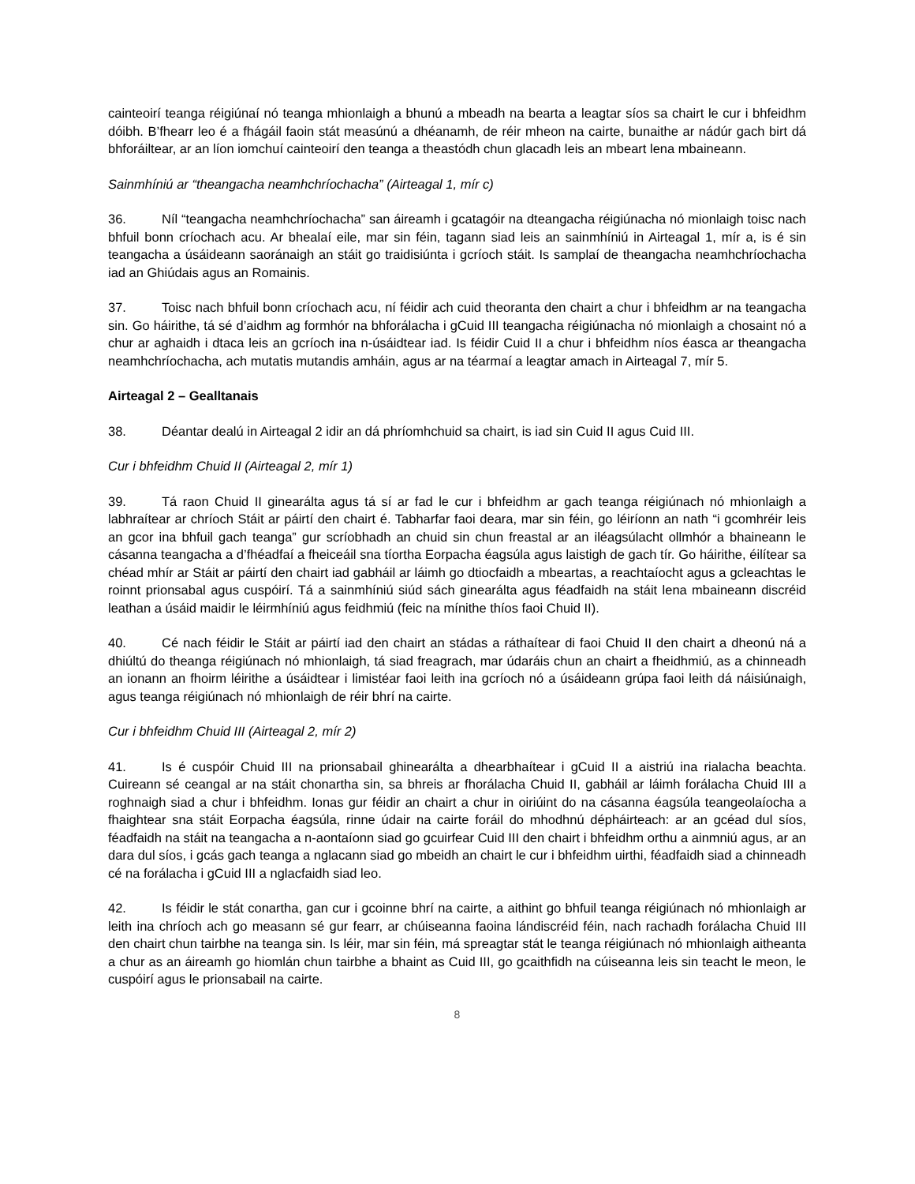cainteoirí teanga réigiúnaí nó teanga mhionlaigh a bhunú a mbeadh na bearta a leagtar síos sa chairt le cur i bhfeidhm dóibh. B’fhearr leo é a fhágáil faoin stát measúnú a dhéanamh, de réir mheon na cairte, bunaithe ar nádúr gach birt dá bhforáiltear, ar an líon iomchuí cainteoirí den teanga a theastódh chun glacadh leis an mbeart lena mbaineann.
Sainmhíniú ar “theangacha neamhchríochacha” (Airteagal 1, mír c)
36. Níl “teangacha neamhchríochacha” san áireamh i gcatagóir na dteangacha réigiúnacha nó mionlaigh toisc nach bhfuil bonn críochach acu. Ar bhealaí eile, mar sin féin, tagann siad leis an sainmhíniú in Airteagal 1, mír a, is é sin teangacha a úsáideann saoránaigh an stáit go traidisiúnta i gcríoch stáit. Is samplaí de theangacha neamhchríochacha iad an Ghiúdais agus an Romainis.
37. Toisc nach bhfuil bonn críochach acu, ní féidir ach cuid theoranta den chairt a chur i bhfeidhm ar na teangacha sin. Go háirithe, tá sé d’aidhm ag formhór na bhforálacha i gCuid III teangacha réigiúnacha nó mionlaigh a chosaint nó a chur ar aghaidh i dtaca leis an gcríoch ina n-úsáidtear iad. Is féidir Cuid II a chur i bhfeidhm níos éasca ar theangacha neamhchríochacha, ach mutatis mutandis amháin, agus ar na téarmaí a leagtar amach in Airteagal 7, mír 5.
Airteagal 2 – Gealltanais
38. Déantar dealú in Airteagal 2 idir an dá phríomhchuid sa chairt, is iad sin Cuid II agus Cuid III.
Cur i bhfeidhm Chuid II (Airteagal 2, mír 1)
39. Tá raon Chuid II ginearálta agus tá sí ar fad le cur i bhfeidhm ar gach teanga réigiúnach nó mhionlaigh a labhraítear ar chríoch Stáit ar páirtí den chairt é. Tabharfar faoi deara, mar sin féin, go léiríonn an nath “i gcomhréir leis an gcor ina bhfuil gach teanga” gur scríobhadh an chuid sin chun freastal ar an iléagsúlacht ollmhór a bhaineann le cásanna teangacha a d’fhéadfaí a fheiceáil sna tíortha Eorpacha éagsúla agus laistigh de gach tír. Go háirithe, éilítear sa chéad mhír ar Stáit ar páirtí den chairt iad gabháil ar láimh go dtiocfaidh a mbeartas, a reachtaíocht agus a gcleachtas le roinnt prionsabal agus cuspóirí. Tá a sainmhíniú siúd sách ginearálta agus féadfaidh na stáit lena mbaineann discréid leathan a úsáid maidir le léirmhíniú agus feidhmiú (feic na mínithe thíos faoi Chuid II).
40. Cé nach féidir le Stáit ar páirtí iad den chairt an stádas a ráthaítear di faoi Chuid II den chairt a dheonú ná a dhiúltú do theanga réigiúnach nó mhionlaigh, tá siad freagrach, mar údaráis chun an chairt a fheidhmiú, as a chinneadh an ionann an fhoirm léirithe a úsáidtear i limistéar faoi leith ina gcríoch nó a úsáideann grúpa faoi leith dá náisiúnaigh, agus teanga réigiúnach nó mhionlaigh de réir bhrí na cairte.
Cur i bhfeidhm Chuid III (Airteagal 2, mír 2)
41. Is é cuspóir Chuid III na prionsabail ghinearálta a dhearbhaítear i gCuid II a aistriú ina rialacha beachta. Cuireann sé ceangal ar na stáit chonartha sin, sa bhreis ar fhorálacha Chuid II, gabháil ar láimh forálacha Chuid III a roghnaigh siad a chur i bhfeidhm. Ionas gur féidir an chairt a chur in oiriúint do na cásanna éagsúla teangeolaíocha a fhaightear sna stáit Eorpacha éagsúla, rinne údair na cairte foráil do mhodhnú dépháirteach: ar an gcéad dul síos, féadfaidh na stáit na teangacha a n-aontaíonn siad go gcuirfear Cuid III den chairt i bhfeidhm orthu a ainmniú agus, ar an dara dul síos, i gcás gach teanga a nglacann siad go mbeidh an chairt le cur i bhfeidhm uirthi, féadfaidh siad a chinneadh cé na forálacha i gCuid III a nglacfaidh siad leo.
42. Is féidir le stát conartha, gan cur i gcoinne bhrí na cairte, a aithint go bhfuil teanga réigiúnach nó mhionlaigh ar leith ina chríoch ach go measann sé gur fearr, ar chúiseanna faoina lándiscréid féin, nach rachadh forálacha Chuid III den chairt chun tairbhe na teanga sin. Is léir, mar sin féin, má spreagtar stát le teanga réigiúnach nó mhionlaigh aitheanta a chur as an áireamh go hiomlán chun tairbhe a bhaint as Cuid III, go gcaithfidh na cúiseanna leis sin teacht le meon, le cuspóirí agus le prionsabail na cairte.
8